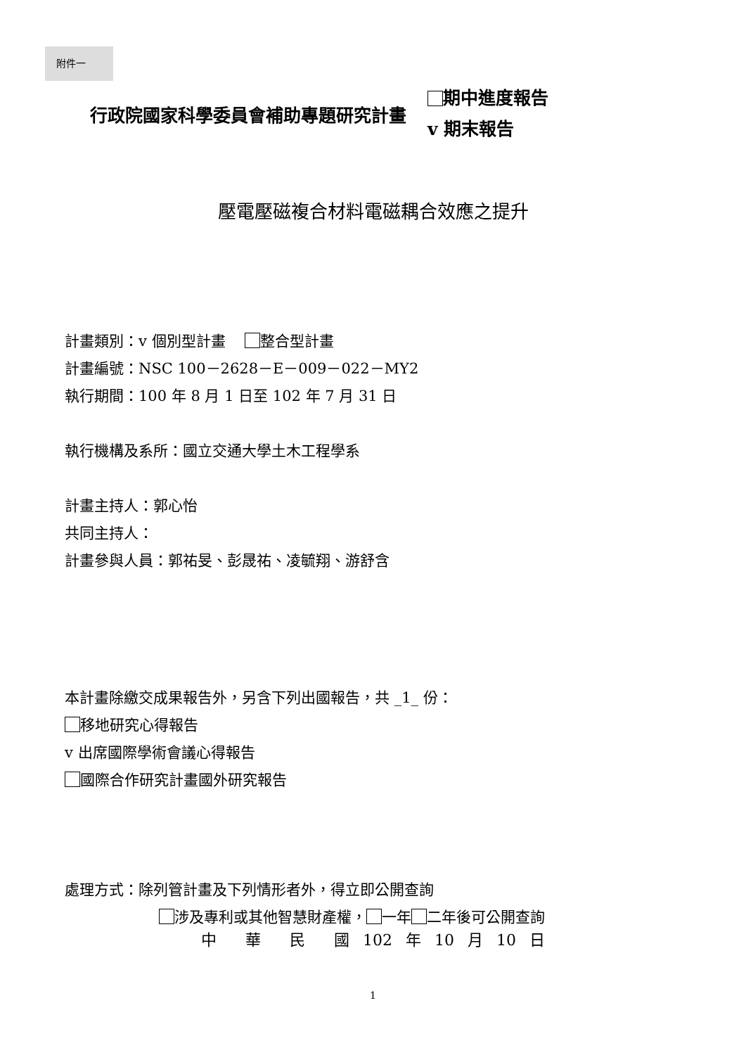附件一
行政院國家科學委員會補助專題研究計畫
期中進度報告
v 期末報告
壓電壓磁複合材料電磁耦合效應之提升
計畫類別：v 個別型計畫　 整合型計畫
計畫編號：NSC 100－2628－E－009－022－MY2
執行期間：100 年 8 月 1 日至 102 年 7 月 31 日
執行機構及系所：國立交通大學土木工程學系
計畫主持人：郭心怡
共同主持人：
計畫參與人員：郭祐旻、彭晟祐、凌毓翔、游舒含
本計畫除繳交成果報告外，另含下列出國報告，共 _1_ 份：
移地研究心得報告
v 出席國際學術會議心得報告
國際合作研究計畫國外研究報告
處理方式：除列管計畫及下列情形者外，得立即公開查詢
涉及專利或其他智慧財產權， 一年 二年後可公開查詢
中　 華　 民　 國 102 年 10 月 10 日
1